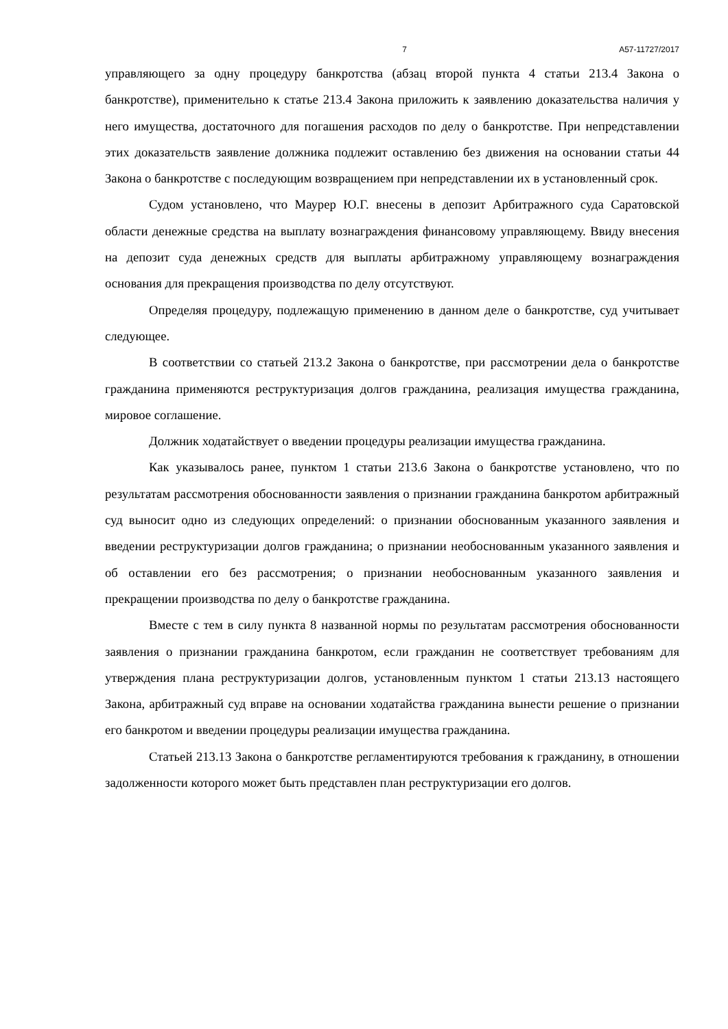7 А57-11727/2017
управляющего за одну процедуру банкротства (абзац второй пункта 4 статьи 213.4 Закона о банкротстве), применительно к статье 213.4 Закона приложить к заявлению доказательства наличия у него имущества, достаточного для погашения расходов по делу о банкротстве. При непредставлении этих доказательств заявление должника подлежит оставлению без движения на основании статьи 44 Закона о банкротстве с последующим возвращением при непредставлении их в установленный срок.
Судом установлено, что Маурер Ю.Г. внесены в депозит Арбитражного суда Саратовской области денежные средства на выплату вознаграждения финансовому управляющему. Ввиду внесения на депозит суда денежных средств для выплаты арбитражному управляющему вознаграждения основания для прекращения производства по делу отсутствуют.
Определяя процедуру, подлежащую применению в данном деле о банкротстве, суд учитывает следующее.
В соответствии со статьей 213.2 Закона о банкротстве, при рассмотрении дела о банкротстве гражданина применяются реструктуризация долгов гражданина, реализация имущества гражданина, мировое соглашение.
Должник ходатайствует о введении процедуры реализации имущества гражданина.
Как указывалось ранее, пунктом 1 статьи 213.6 Закона о банкротстве установлено, что по результатам рассмотрения обоснованности заявления о признании гражданина банкротом арбитражный суд выносит одно из следующих определений: о признании обоснованным указанного заявления и введении реструктуризации долгов гражданина; о признании необоснованным указанного заявления и об оставлении его без рассмотрения; о признании необоснованным указанного заявления и прекращении производства по делу о банкротстве гражданина.
Вместе с тем в силу пункта 8 названной нормы по результатам рассмотрения обоснованности заявления о признании гражданина банкротом, если гражданин не соответствует требованиям для утверждения плана реструктуризации долгов, установленным пунктом 1 статьи 213.13 настоящего Закона, арбитражный суд вправе на основании ходатайства гражданина вынести решение о признании его банкротом и введении процедуры реализации имущества гражданина.
Статьей 213.13 Закона о банкротстве регламентируются требования к гражданину, в отношении задолженности которого может быть представлен план реструктуризации его долгов.